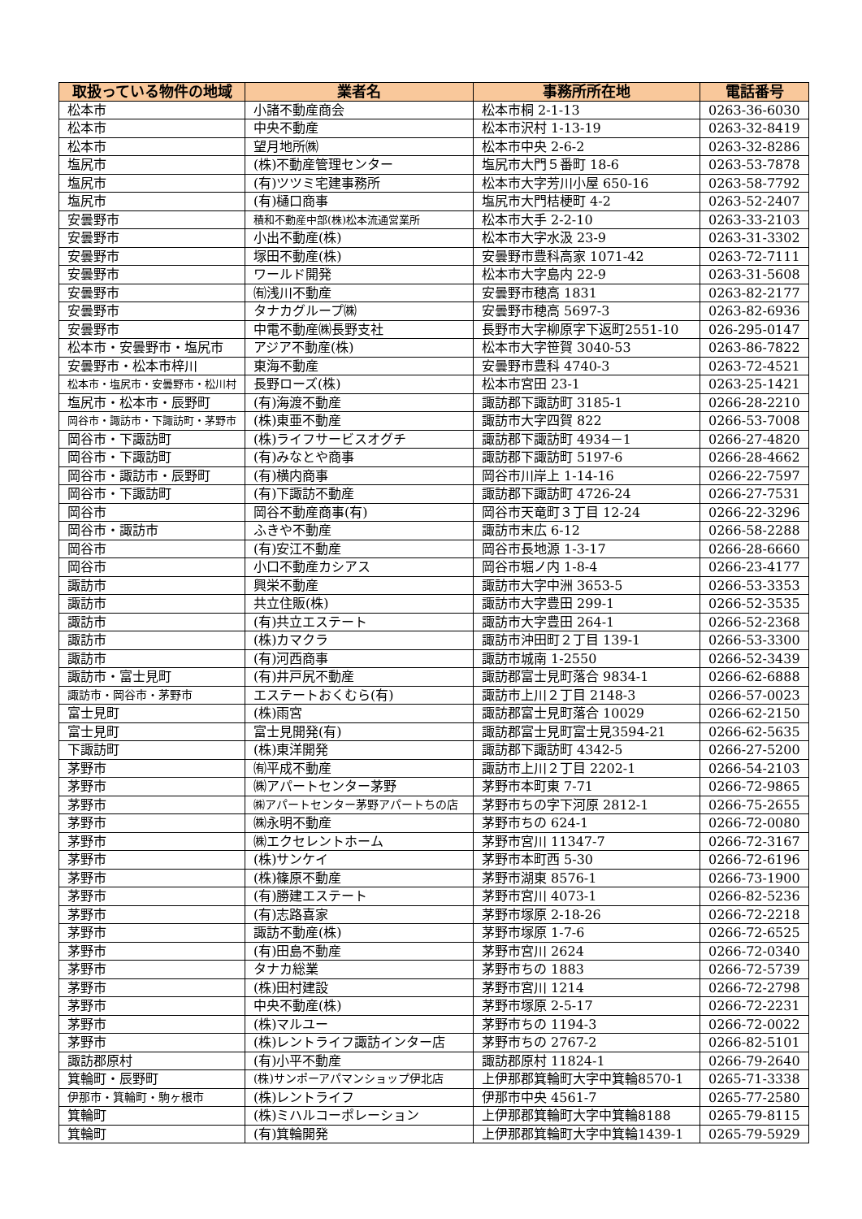| 取扱っている物件の地域 | 業者名 | 事務所所在地 | 電話番号 |
| --- | --- | --- | --- |
| 松本市 | 小諸不動産商会 | 松本市桐 2-1-13 | 0263-36-6030 |
| 松本市 | 中央不動産 | 松本市沢村 1-13-19 | 0263-32-8419 |
| 松本市 | 望月地所㈱ | 松本市中央 2-6-2 | 0263-32-8286 |
| 塩尻市 | (株)不動産管理センター | 塩尻市大門５番町 18-6 | 0263-53-7878 |
| 塩尻市 | (有)ツツミ宅建事務所 | 松本市大字芳川小屋 650-16 | 0263-58-7792 |
| 塩尻市 | (有)樋口商事 | 塩尻市大門桔梗町 4-2 | 0263-52-2407 |
| 安曇野市 | 積和不動産中部(株)松本流通営業所 | 松本市大手 2-2-10 | 0263-33-2103 |
| 安曇野市 | 小出不動産(株) | 松本市大字水汲 23-9 | 0263-31-3302 |
| 安曇野市 | 塚田不動産(株) | 安曇野市豊科高家 1071-42 | 0263-72-7111 |
| 安曇野市 | ワールド開発 | 松本市大字島内 22-9 | 0263-31-5608 |
| 安曇野市 | ㈲浅川不動産 | 安曇野市穂高 1831 | 0263-82-2177 |
| 安曇野市 | タナカグループ㈱ | 安曇野市穂高 5697-3 | 0263-82-6936 |
| 安曇野市 | 中電不動産㈱長野支社 | 長野市大字柳原字下返町2551-10 | 026-295-0147 |
| 松本市・安曇野市・塩尻市 | アジア不動産(株) | 松本市大字笹賀 3040-53 | 0263-86-7822 |
| 安曇野市・松本市梓川 | 東海不動産 | 安曇野市豊科 4740-3 | 0263-72-4521 |
| 松本市・塩尻市・安曇野市・松川村 | 長野ローズ(株) | 松本市宮田 23-1 | 0263-25-1421 |
| 塩尻市・松本市・辰野町 | (有)海渡不動産 | 諏訪郡下諏訪町 3185-1 | 0266-28-2210 |
| 岡谷市・諏訪市・下諏訪町・茅野市 | (株)東亜不動産 | 諏訪市大字四賀 822 | 0266-53-7008 |
| 岡谷市・下諏訪町 | (株)ライフサービスオグチ | 諏訪郡下諏訪町 4934－1 | 0266-27-4820 |
| 岡谷市・下諏訪町 | (有)みなとや商事 | 諏訪郡下諏訪町 5197-6 | 0266-28-4662 |
| 岡谷市・諏訪市・辰野町 | (有)横内商事 | 岡谷市川岸上 1-14-16 | 0266-22-7597 |
| 岡谷市・下諏訪町 | (有)下諏訪不動産 | 諏訪郡下諏訪町 4726-24 | 0266-27-7531 |
| 岡谷市 | 岡谷不動産商事(有) | 岡谷市天竜町３丁目 12-24 | 0266-22-3296 |
| 岡谷市・諏訪市 | ふきや不動産 | 諏訪市末広 6-12 | 0266-58-2288 |
| 岡谷市 | (有)安江不動産 | 岡谷市長地源 1-3-17 | 0266-28-6660 |
| 岡谷市 | 小口不動産カシアス | 岡谷市堀ノ内 1-8-4 | 0266-23-4177 |
| 諏訪市 | 興栄不動産 | 諏訪市大字中洲 3653-5 | 0266-53-3353 |
| 諏訪市 | 共立住販(株) | 諏訪市大字豊田 299-1 | 0266-52-3535 |
| 諏訪市 | (有)共立エステート | 諏訪市大字豊田 264-1 | 0266-52-2368 |
| 諏訪市 | (株)カマクラ | 諏訪市沖田町２丁目 139-1 | 0266-53-3300 |
| 諏訪市 | (有)河西商事 | 諏訪市城南 1-2550 | 0266-52-3439 |
| 諏訪市・富士見町 | (有)井戸尻不動産 | 諏訪郡富士見町落合 9834-1 | 0266-62-6888 |
| 諏訪市・岡谷市・茅野市 | エステートおくむら(有) | 諏訪市上川２丁目 2148-3 | 0266-57-0023 |
| 富士見町 | (株)雨宮 | 諏訪郡富士見町落合 10029 | 0266-62-2150 |
| 富士見町 | 富士見開発(有) | 諏訪郡富士見町富士見3594-21 | 0266-62-5635 |
| 下諏訪町 | (株)東洋開発 | 諏訪郡下諏訪町 4342-5 | 0266-27-5200 |
| 茅野市 | ㈲平成不動産 | 諏訪市上川２丁目 2202-1 | 0266-54-2103 |
| 茅野市 | ㈱アパートセンター茅野 | 茅野市本町東 7-71 | 0266-72-9865 |
| 茅野市 | ㈱アパートセンター茅野アパートちの店 | 茅野市ちの字下河原 2812-1 | 0266-75-2655 |
| 茅野市 | ㈱永明不動産 | 茅野市ちの 624-1 | 0266-72-0080 |
| 茅野市 | ㈱エクセレントホーム | 茅野市宮川 11347-7 | 0266-72-3167 |
| 茅野市 | (株)サンケイ | 茅野市本町西 5-30 | 0266-72-6196 |
| 茅野市 | (株)篠原不動産 | 茅野市湖東 8576-1 | 0266-73-1900 |
| 茅野市 | (有)勝建エステート | 茅野市宮川 4073-1 | 0266-82-5236 |
| 茅野市 | (有)志路喜家 | 茅野市塚原 2-18-26 | 0266-72-2218 |
| 茅野市 | 諏訪不動産(株) | 茅野市塚原 1-7-6 | 0266-72-6525 |
| 茅野市 | (有)田島不動産 | 茅野市宮川 2624 | 0266-72-0340 |
| 茅野市 | タナカ総業 | 茅野市ちの 1883 | 0266-72-5739 |
| 茅野市 | (株)田村建設 | 茅野市宮川 1214 | 0266-72-2798 |
| 茅野市 | 中央不動産(株) | 茅野市塚原 2-5-17 | 0266-72-2231 |
| 茅野市 | (株)マルユー | 茅野市ちの 1194-3 | 0266-72-0022 |
| 茅野市 | (株)レントライフ諏訪インター店 | 茅野市ちの 2767-2 | 0266-82-5101 |
| 諏訪郡原村 | (有)小平不動産 | 諏訪郡原村 11824-1 | 0266-79-2640 |
| 箕輪町・辰野町 | (株)サンポーアパマンショップ伊北店 | 上伊那郡箕輪町大字中箕輪8570-1 | 0265-71-3338 |
| 伊那市・箕輪町・駒ヶ根市 | (株)レントライフ | 伊那市中央 4561-7 | 0265-77-2580 |
| 箕輪町 | (株)ミハルコーポレーション | 上伊那郡箕輪町大字中箕輪8188 | 0265-79-8115 |
| 箕輪町 | (有)箕輪開発 | 上伊那郡箕輪町大字中箕輪1439-1 | 0265-79-5929 |